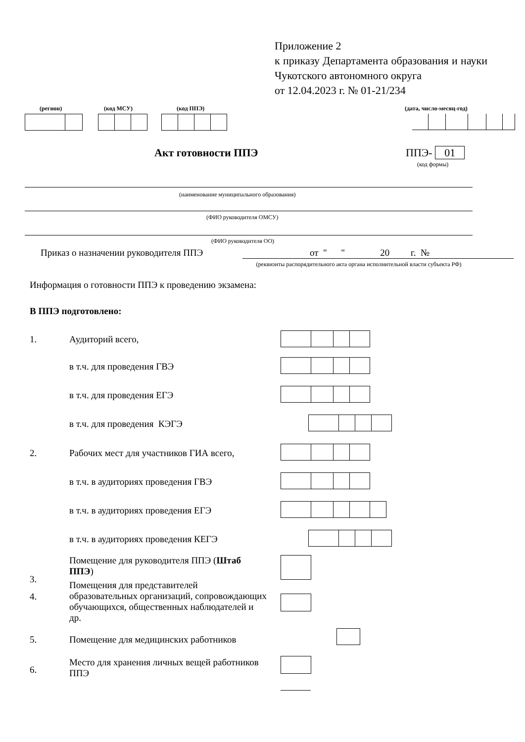Приложение 2
к приказу Департамента образования и науки Чукотского автономного округа
от 12.04.2023 г. № 01-21/234
(регион) (код МСУ) (код ППЭ) (дата, число-месяц-год)
Акт готовности ППЭ ППЭ- 01
(код формы)
(наименование муниципального образования)
(ФИО руководителя ОМСУ)
(ФИО руководителя ОО)
Приказ о назначении руководителя ППЭ
от " " 20 г. №
(реквизиты распорядительного акта органа исполнительной власти субъекта РФ)
Информация о готовности ППЭ к проведению экзамена:
В ППЭ подготовлено:
1. Аудиторий всего,
в т.ч. для проведения ГВЭ
в т.ч. для проведения ЕГЭ
в т.ч. для проведения КЭГЭ
2.
Рабочих мест для участников ГИА всего,
в т.ч. в аудиториях проведения ГВЭ
в т.ч. в аудиториях проведения ЕГЭ
в т.ч. в аудиториях проведения КЕГЭ
3.
Помещение для руководителя ППЭ (Штаб ППЭ)
4.
Помещения для представителей образовательных организаций, сопровождающих обучающихся, общественных наблюдателей и др.
5.
Помещение для медицинских работников
6.
Место для хранения личных вещей работников ППЭ